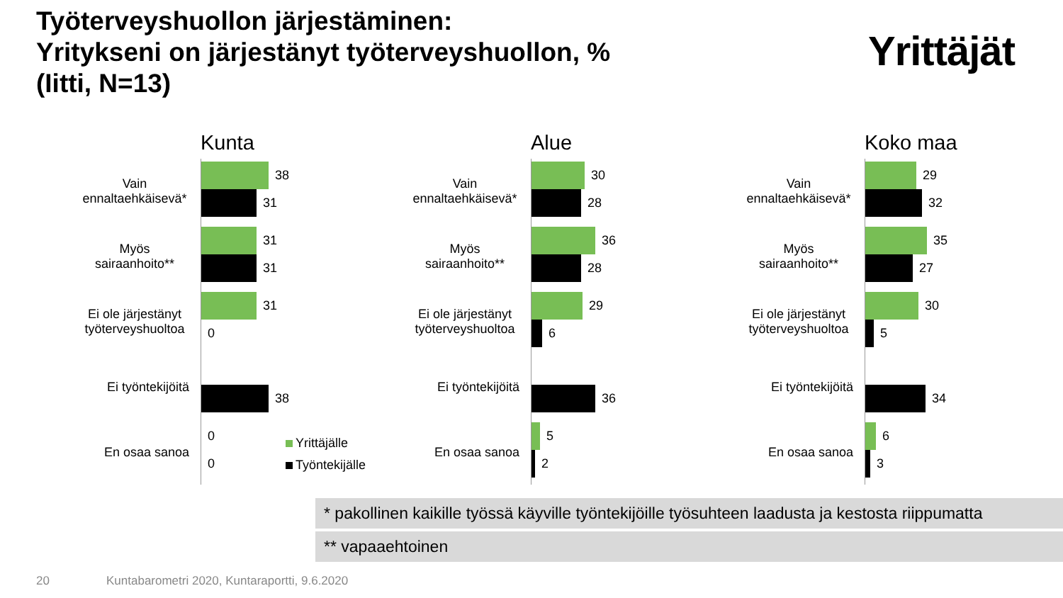Työterveyshuollon järjestäminen:
Yritykseni on järjestänyt työterveyshuollon, %
(Iitti, N=13)
Yrittäjät
Kunta
Vain ennaltaehkäisevä*
38
31
Myös sairaanhoito**
31
31
Ei ole järjestänyt työterveyshuoltoa
31
0
Ei työntekijöitä
38
En osaa sanoa
0
0
Yrittäjälle
Työntekijälle
Alue
Vain ennaltaehkäisevä*
30
28
Myös sairaanhoito**
36
28
Ei ole järjestänyt työterveyshuoltoa
29
6
Ei työntekijöitä
36
En osaa sanoa
5
2
Koko maa
Vain ennaltaehkäisevä*
29
32
Myös sairaanhoito**
35
27
Ei ole järjestänyt työterveyshuoltoa
30
5
Ei työntekijöitä
34
En osaa sanoa
6
3
* pakollinen kaikille työssä käyville työntekijöille työsuhteen laadusta ja kestosta riippumatta
** vapaaehtoinen
20
Kuntabarometri 2020, Kuntaraportti, 9.6.2020